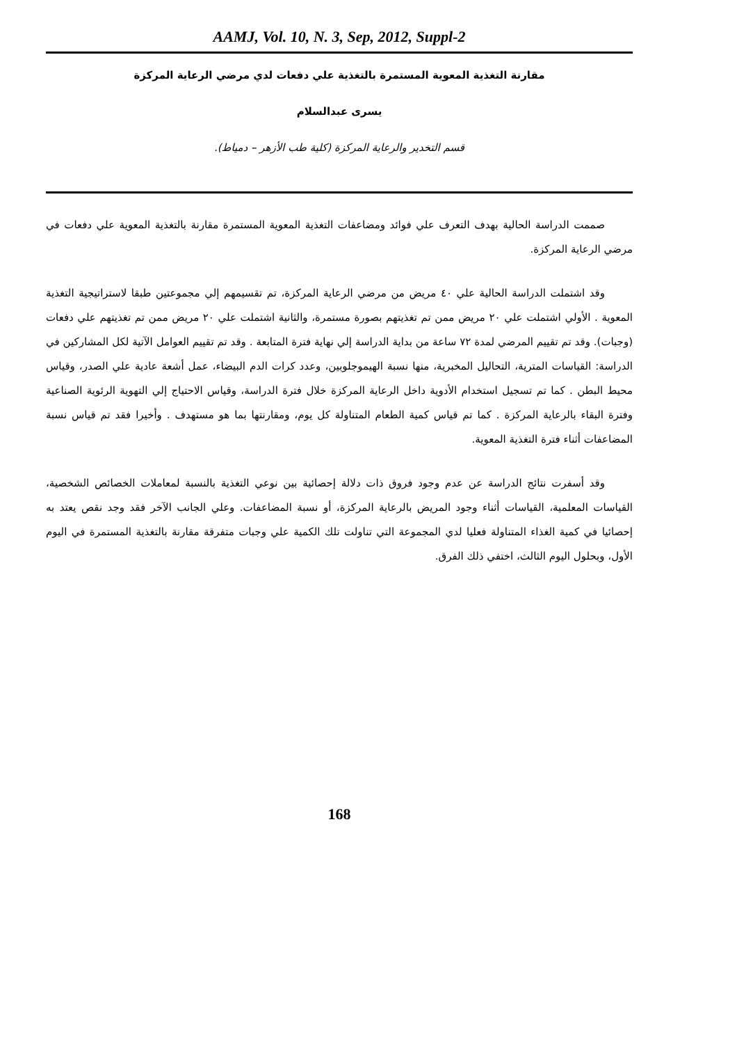AAMJ, Vol. 10, N. 3, Sep, 2012, Suppl-2
مقارنة التغذية المعوية المستمرة بالتغذية علي دفعات لدي مرضي الرعاية المركزة
يسرى عبدالسلام
قسم التخدير والرعاية المركزة (كلية طب الأزهر – دمياط).
صممت الدراسة الحالية بهدف التعرف علي فوائد ومضاعفات التغذية المعوية المستمرة مقارنة بالتغذية المعوية علي دفعات في مرضي الرعاية المركزة.
وقد اشتملت الدراسة الحالية علي ٤٠ مريض من مرضي الرعاية المركزة، تم تقسيمهم إلي مجموعتين طبقا لاستراتيجية التغذية المعوية . الأولي اشتملت علي ٢٠ مريض ممن تم تغذيتهم بصورة مستمرة، والثانية اشتملت علي ٢٠ مريض ممن تم تغذيتهم علي دفعات (وجبات). وقد تم تقييم المرضي لمدة ٧٢ ساعة من بداية الدراسة إلي نهاية فترة المتابعة . وقد تم تقييم العوامل الآتية لكل المشاركين في الدراسة: القياسات المترية، التحاليل المخبرية، منها نسبة الهيموجلوبين، وعدد كرات الدم البيضاء، عمل أشعة عادية علي الصدر، وقياس محيط البطن . كما تم تسجيل استخدام الأدوية داخل الرعاية المركزة خلال فترة الدراسة، وقياس الاحتياج إلي التهوية الرئوية الصناعية وفترة البقاء بالرعاية المركزة . كما تم قياس كمية الطعام المتناولة كل يوم، ومقارنتها بما هو مستهدف . وأخيرا فقد تم قياس نسبة المضاعفات أثناء فترة التغذية المعوية.
وقد أسفرت نتائج الدراسة عن عدم وجود فروق ذات دلالة إحصائية بين نوعي التغذية بالنسبة لمعاملات الخصائص الشخصية، القياسات المعلمية، القياسات أثناء وجود المريض بالرعاية المركزة، أو نسبة المضاعفات. وعلي الجانب الآخر فقد وجد نقص يعتد به إحصائيا في كمية الغذاء المتناولة فعليا لدي المجموعة التي تناولت تلك الكمية علي وجبات متفرقة مقارنة بالتغذية المستمرة في اليوم الأول، وبحلول اليوم الثالث، اختفي ذلك الفرق.
168